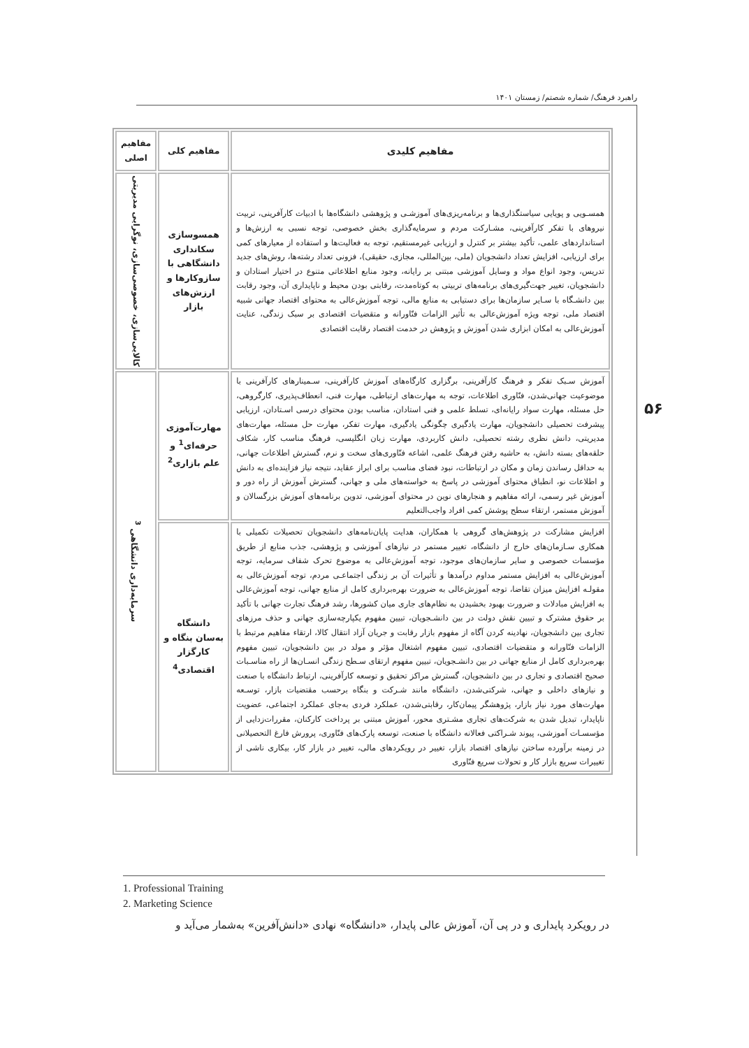راهبرد فرهنگ/ شماره شصتم/ زمستان ۱۴۰۱
۵۶
| مفاهیم کلیدی | مفاهیم کلی | مفاهیم اصلی |
| --- | --- | --- |
| همسـویی و پویایی سیاستگذاری‌ها و برنامه‌ریزی‌های آموزشـی و پژوهشی دانشگاه‌ها با ادبیات کارآفرینی، تربیت نیروهای با تفکر کارآفرینی، مشـارکت مردم و سرمایه‌گذاری بخش خصوصی، توجه نسبی به ارزش‌ها و استانداردهای علمی، تأکید بیشتر بر کنترل و ارزیابی غیرمستقیم، توجه به فعالیت‌ها و استفاده از معیارهای کمی برای ارزیابی، افزایش تعداد دانشجویان (ملی، بین‌المللی، مجازی، حقیقی)، فزونی تعداد رشته‌ها، روش‌های جدید تدریس، وجود انواع مواد و وسایل آموزشی مبتنی بر رایانه، وجود منابع اطلاعاتی متنوع در اختیار استادان و دانشجویان، تغییر جهت‌گیری‌های برنامه‌های تربیتی به کوتاه‌مدت، رقابتی بودن محیط و ناپایداری آن، وجود رقابت بین دانشـگاه با سـایر سازمان‌ها برای دستیابی به منابع مالی، توجه آموزش‌عالی به محتوای اقتصاد جهانی شبیه اقتصاد ملی، توجه ویژه آموزش‌عالی به تأثیر الزامات فنّاورانه و متقضیات اقتصادی بر سبک زندگی، عنایت آموزش‌عالی به امکان ابزاری شدن آموزش و پژوهش در خدمت اقتصاد رقابت اقتصادی | همسوسازی سکانداری دانشگاهی با سازوکارها و ارزش‌های بازار | کالایی‌سازی، خصوصی‌سازی، نوگرایی مدیریتی |
| آموزش سـبک تفکر و فرهنگ کارآفرینی، برگزاری کارگاه‌های آموزش کارآفرینی، سـمینارهای کارآفرینی با موضوعیت جهانی‌شدن، فنّاوری اطلاعات، توجه به مهارت‌های ارتباطی، مهارت فنی، انعطاف‌پذیری، کارگروهی، حل مسئله، مهارت سواد رایانه‌ای، تسلط علمی و فنی استادان، مناسب بودن محتوای درسی اسـتادان، ارزیابی پیشرفت تحصیلی دانشجویان، مهارت یادگیری چگونگی یادگیری، مهارت تفکر، مهارت حل مسئله، مهارت‌های مدیریتی، دانش نظری رشته تحصیلی، دانش کاربردی، مهارت زبان انگلیسی، فرهنگ مناسب کار، شکاف حلقه‌های بسته دانش، به حاشیه رفتن فرهنگ علمی، اشاعه فنّاوری‌های سخت و نرم، گسترش اطلاعات جهانی، به حداقل رساندن زمان و مکان در ارتباطات، نبود فضای مناسب برای ابراز عقاید، نتیجه نیاز فزاینده‌ای به دانش و اطلاعات نو، انطباق محتوای آموزشی در پاسخ به خواسته‌های ملی و جهانی، گسترش آموزش از راه دور و آموزش غیر رسمی، ارائه مفاهیم و هنجارهای نوین در محتوای آموزشی، تدوین برنامه‌های آموزش بزرگسالان و آموزش مستمر، ارتقاء سطح پوشش کمی افراد واجب‌التعلیم | مهارت‌آموزی حرفه‌ای<sup>1</sup> و علم بازاری<sup>2</sup> | سرمایه‌داری دانشگاهی <sup>3</sup> |
| افزایش مشارکت در پژوهش‌های گروهی با همکاران، هدایت پایان‌نامه‌های دانشجویان تحصیلات تکمیلی با همکاری سـازمان‌های خارج از دانشگاه، تغییر مستمر در نیازهای آموزشی و پژوهشی، جذب منابع از طریق مؤسسات خصوصی و سایر سازمان‌های موجود، توجه آموزش‌عالی به موضوع تحرک شفاف سرمایه، توجه آموزش‌عالی به افزایش مستمر مداوم درآمدها و تأثیرات آن بر زندگی اجتماعـی مردم، توجه آموزش‌عالی به مقولـه افزایش میزان تقاضا، توجه آموزش‌عالی به ضرورت بهره‌برداری کامل از منابع جهانی، توجه آموزش‌عالی به افزایش مبادلات و ضرورت بهبود بخشیدن به نظام‌های جاری میان کشورها، رشد فرهنگ تجارت جهانی با تأکید بر حقوق مشترک و تبیین نقش دولت در بین دانشـجویان، تبیین مفهوم یکپارچه‌سازی جهانی و حذف مرزهای تجاری بین دانشجویان، نهادینه کردن آگاه از مفهوم بازار رقابت و جریان آزاد انتقال کالا، ارتقاء مفاهیم مرتبط با الزامات فنّاورانه و متقضیات اقتصادی، تبیین مفهوم اشتغال مؤثر و مولد در بین دانشجویان، تبیین مفهوم بهره‌برداری کامل از منابع جهانی در بین دانشـجویان، تبیین مفهوم ارتقای سـطح زندگی انسـان‌ها از راه مناسـبات صحیح اقتصادی و تجاری در بین دانشجویان، گسترش مراکز تحقیق و توسعه کارآفرینی، ارتباط دانشگاه با صنعت و نیازهای داخلی و جهانی، شرکتی‌شدن، دانشگاه مانند شـرکت و بنگاه برحسب مقتضیات بازار، توسـعه مهارت‌های مورد نیاز بازار، پژوهشگر پیمان‌کار، رقابتی‌شدن، عملکرد فردی به‌جای عملکرد اجتماعی، عضویت ناپایدار، تبدیل شدن به شرکت‌های تجاری مشـتری محور، آموزش مبتنی بر پرداخت کارکنان، مقررات‌زدایی از مؤسسـات آموزشی، پیوند شـراکتی فعالانه دانشگاه با صنعت، توسعه پارک‌های فنّاوری، پرورش فارغ التحصیلانی در زمینه برآورده ساختن نیازهای اقتصاد بازار، تغییر در رویکردهای مالی، تغییر در بازار کار، بیکاری ناشی از تغییرات سریع بازار کار و تحولات سریع فنّاوری | دانشگاه به‌سان بنگاه و کارگزار اقتصادی<sup>4</sup> | |
1. Professional Training
2. Marketing Science
در رویکرد پایداری و در پی آن، آموزش عالی پایدار، «دانشگاه» نهادی «دانش‌آفرین» به‌شمار می‌آید و